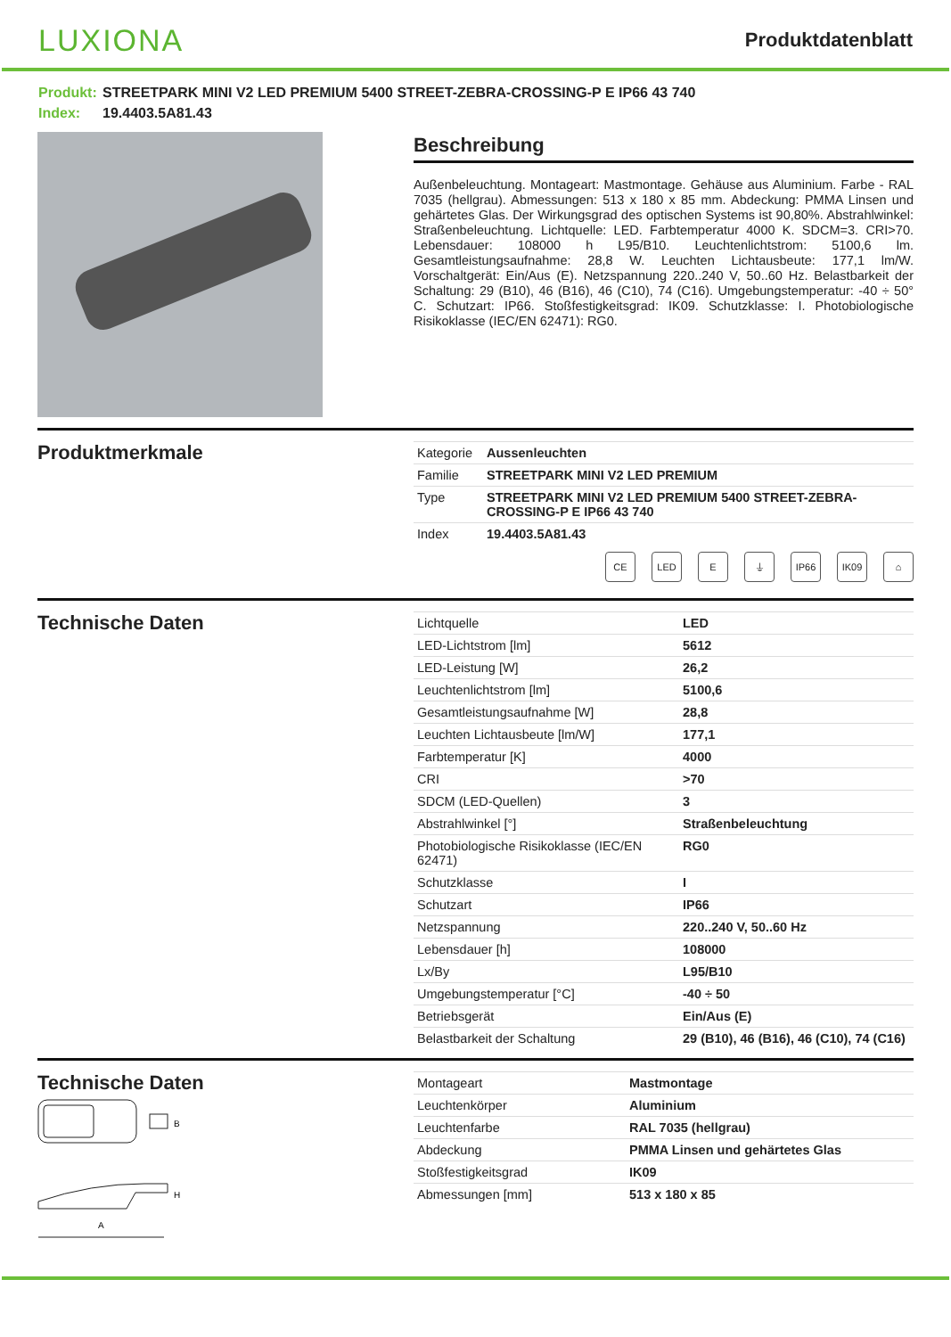LUXIONA
Produktdatenblatt
Produkt: STREETPARK MINI V2 LED PREMIUM 5400 STREET-ZEBRA-CROSSING-P E IP66 43 740
Index: 19.4403.5A81.43
Beschreibung
Außenbeleuchtung. Montageart: Mastmontage. Gehäuse aus Aluminium. Farbe - RAL 7035 (hellgrau). Abmessungen: 513 x 180 x 85 mm. Abdeckung: PMMA Linsen und gehärtetes Glas. Der Wirkungsgrad des optischen Systems ist 90,80%. Abstrahlwinkel: Straßenbeleuchtung. Lichtquelle: LED. Farbtemperatur 4000 K. SDCM=3. CRI>70. Lebensdauer: 108000 h L95/B10. Leuchtenlichtstrom: 5100,6 lm. Gesamtleistungsaufnahme: 28,8 W. Leuchten Lichtausbeute: 177,1 lm/W. Vorschaltgerät: Ein/Aus (E). Netzspannung 220..240 V, 50..60 Hz. Belastbarkeit der Schaltung: 29 (B10), 46 (B16), 46 (C10), 74 (C16). Umgebungstemperatur: -40 ÷ 50° C. Schutzart: IP66. Stoßfestigkeitsgrad: IK09. Schutzklasse: I. Photobiologische Risikoklasse (IEC/EN 62471): RG0.
Produktmerkmale
| Kategorie | Aussenleuchten |
| Familie | STREETPARK MINI V2 LED PREMIUM |
| Type | STREETPARK MINI V2 LED PREMIUM 5400 STREET-ZEBRA-CROSSING-P E IP66 43 740 |
| Index | 19.4403.5A81.43 |
CE LED E ⏚ IP66 IK09 ⌂
Technische Daten
| Lichtquelle | LED |
| LED-Lichtstrom [lm] | 5612 |
| LED-Leistung [W] | 26,2 |
| Leuchtenlichtstrom [lm] | 5100,6 |
| Gesamtleistungsaufnahme [W] | 28,8 |
| Leuchten Lichtausbeute [lm/W] | 177,1 |
| Farbtemperatur [K] | 4000 |
| CRI | >70 |
| SDCM (LED-Quellen) | 3 |
| Abstrahlwinkel [°] | Straßenbeleuchtung |
| Photobiologische Risikoklasse (IEC/EN 62471) | RG0 |
| Schutzklasse | I |
| Schutzart | IP66 |
| Netzspannung | 220..240 V, 50..60 Hz |
| Lebensdauer [h] | 108000 |
| Lx/By | L95/B10 |
| Umgebungstemperatur [°C] | -40 ÷ 50 |
| Betriebsgerät | Ein/Aus (E) |
| Belastbarkeit der Schaltung | 29 (B10), 46 (B16), 46 (C10), 74 (C16) |
Technische Daten
B
H
A
| Montageart | Mastmontage |
| Leuchtenkörper | Aluminium |
| Leuchtenfarbe | RAL 7035 (hellgrau) |
| Abdeckung | PMMA Linsen und gehärtetes Glas |
| Stoßfestigkeitsgrad | IK09 |
| Abmessungen [mm] | 513 x 180 x 85 |